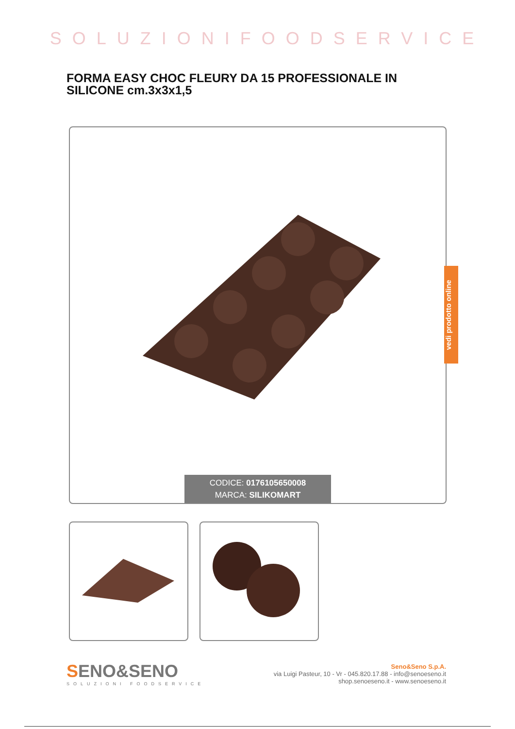SOLUZIONIFOODSERVICE
FORMA EASY CHOC FLEURY DA 15 PROFESSIONALE IN SILICONE cm.3x3x1,5
CODICE: 0176105650008
MARCA: SILIKOMART
vedi prodotto online
SENO&SENO
SOLUZIONI FOODSERVICE
Seno&Seno S.p.A.
via Luigi Pasteur, 10 - Vr - 045.820.17.88 - info@senoeseno.it
shop.senoeseno.it - www.senoeseno.it